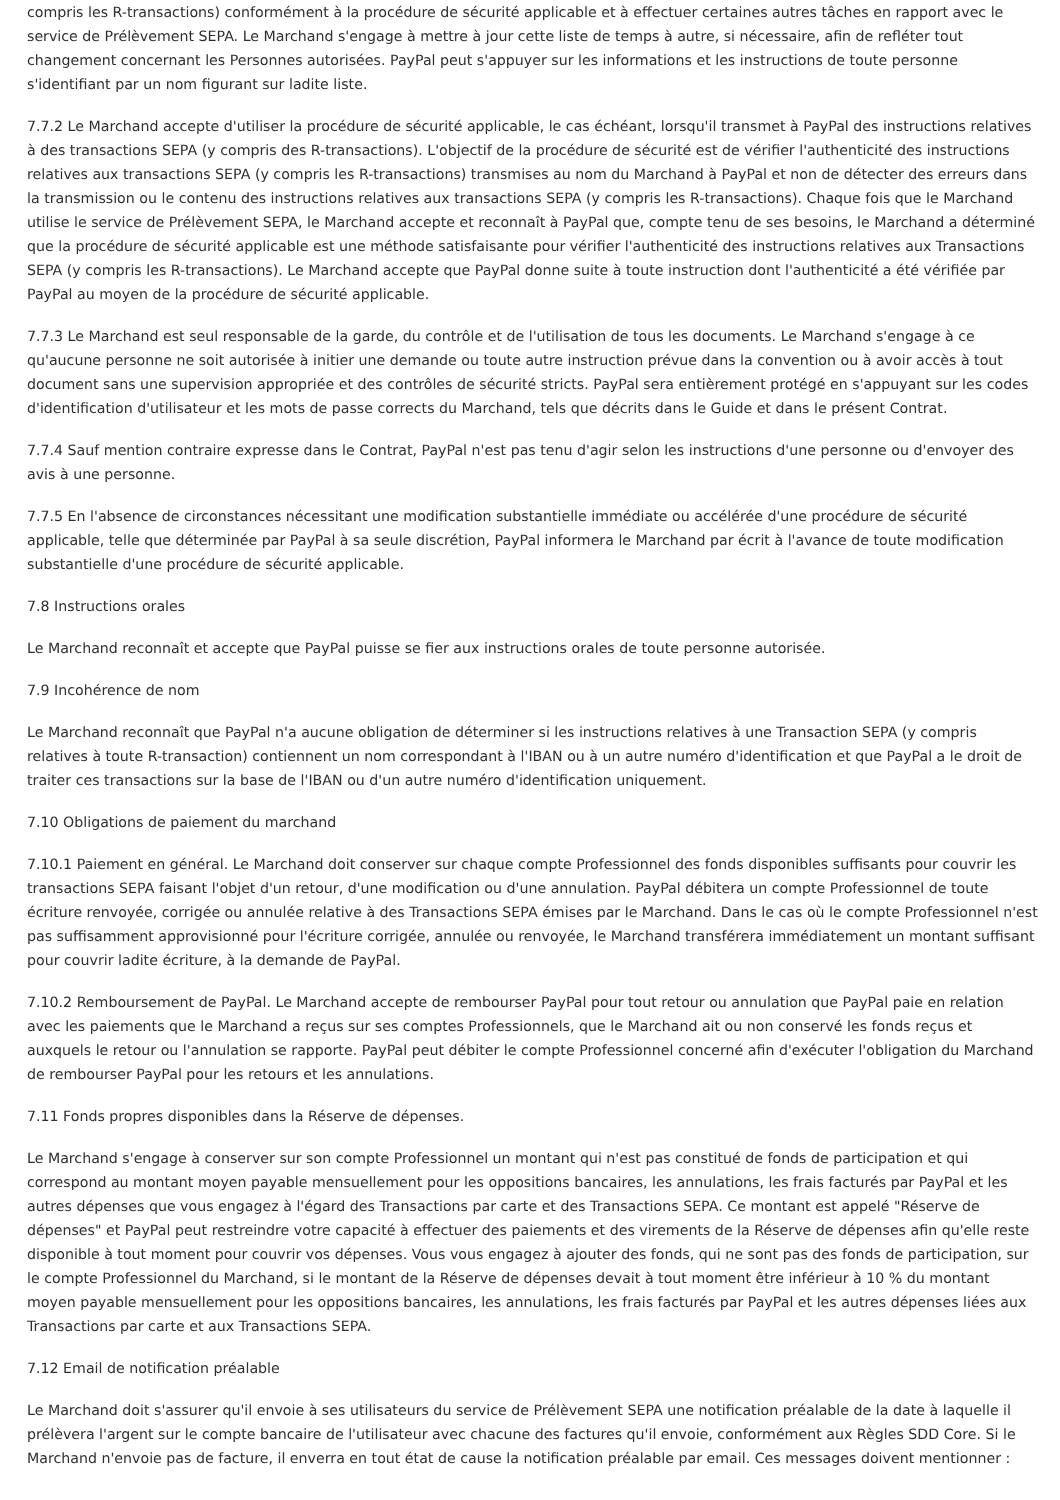compris les R-transactions) conformément à la procédure de sécurité applicable et à effectuer certaines autres tâches en rapport avec le service de Prélèvement SEPA. Le Marchand s'engage à mettre à jour cette liste de temps à autre, si nécessaire, afin de refléter tout changement concernant les Personnes autorisées. PayPal peut s'appuyer sur les informations et les instructions de toute personne s'identifiant par un nom figurant sur ladite liste.
7.7.2 Le Marchand accepte d'utiliser la procédure de sécurité applicable, le cas échéant, lorsqu'il transmet à PayPal des instructions relatives à des transactions SEPA (y compris des R-transactions). L'objectif de la procédure de sécurité est de vérifier l'authenticité des instructions relatives aux transactions SEPA (y compris les R-transactions) transmises au nom du Marchand à PayPal et non de détecter des erreurs dans la transmission ou le contenu des instructions relatives aux transactions SEPA (y compris les R-transactions). Chaque fois que le Marchand utilise le service de Prélèvement SEPA, le Marchand accepte et reconnaît à PayPal que, compte tenu de ses besoins, le Marchand a déterminé que la procédure de sécurité applicable est une méthode satisfaisante pour vérifier l'authenticité des instructions relatives aux Transactions SEPA (y compris les R-transactions). Le Marchand accepte que PayPal donne suite à toute instruction dont l'authenticité a été vérifiée par PayPal au moyen de la procédure de sécurité applicable.
7.7.3 Le Marchand est seul responsable de la garde, du contrôle et de l'utilisation de tous les documents. Le Marchand s'engage à ce qu'aucune personne ne soit autorisée à initier une demande ou toute autre instruction prévue dans la convention ou à avoir accès à tout document sans une supervision appropriée et des contrôles de sécurité stricts. PayPal sera entièrement protégé en s'appuyant sur les codes d'identification d'utilisateur et les mots de passe corrects du Marchand, tels que décrits dans le Guide et dans le présent Contrat.
7.7.4 Sauf mention contraire expresse dans le Contrat, PayPal n'est pas tenu d'agir selon les instructions d'une personne ou d'envoyer des avis à une personne.
7.7.5 En l'absence de circonstances nécessitant une modification substantielle immédiate ou accélérée d'une procédure de sécurité applicable, telle que déterminée par PayPal à sa seule discrétion, PayPal informera le Marchand par écrit à l'avance de toute modification substantielle d'une procédure de sécurité applicable.
7.8 Instructions orales
Le Marchand reconnaît et accepte que PayPal puisse se fier aux instructions orales de toute personne autorisée.
7.9 Incohérence de nom
Le Marchand reconnaît que PayPal n'a aucune obligation de déterminer si les instructions relatives à une Transaction SEPA (y compris relatives à toute R-transaction) contiennent un nom correspondant à l'IBAN ou à un autre numéro d'identification et que PayPal a le droit de traiter ces transactions sur la base de l'IBAN ou d'un autre numéro d'identification uniquement.
7.10 Obligations de paiement du marchand
7.10.1 Paiement en général. Le Marchand doit conserver sur chaque compte Professionnel des fonds disponibles suffisants pour couvrir les transactions SEPA faisant l'objet d'un retour, d'une modification ou d'une annulation. PayPal débitera un compte Professionnel de toute écriture renvoyée, corrigée ou annulée relative à des Transactions SEPA émises par le Marchand. Dans le cas où le compte Professionnel n'est pas suffisamment approvisionné pour l'écriture corrigée, annulée ou renvoyée, le Marchand transférera immédiatement un montant suffisant pour couvrir ladite écriture, à la demande de PayPal.
7.10.2 Remboursement de PayPal. Le Marchand accepte de rembourser PayPal pour tout retour ou annulation que PayPal paie en relation avec les paiements que le Marchand a reçus sur ses comptes Professionnels, que le Marchand ait ou non conservé les fonds reçus et auxquels le retour ou l'annulation se rapporte. PayPal peut débiter le compte Professionnel concerné afin d'exécuter l'obligation du Marchand de rembourser PayPal pour les retours et les annulations.
7.11 Fonds propres disponibles dans la Réserve de dépenses.
Le Marchand s'engage à conserver sur son compte Professionnel un montant qui n'est pas constitué de fonds de participation et qui correspond au montant moyen payable mensuellement pour les oppositions bancaires, les annulations, les frais facturés par PayPal et les autres dépenses que vous engagez à l'égard des Transactions par carte et des Transactions SEPA. Ce montant est appelé "Réserve de dépenses" et PayPal peut restreindre votre capacité à effectuer des paiements et des virements de la Réserve de dépenses afin qu'elle reste disponible à tout moment pour couvrir vos dépenses. Vous vous engagez à ajouter des fonds, qui ne sont pas des fonds de participation, sur le compte Professionnel du Marchand, si le montant de la Réserve de dépenses devait à tout moment être inférieur à 10 % du montant moyen payable mensuellement pour les oppositions bancaires, les annulations, les frais facturés par PayPal et les autres dépenses liées aux Transactions par carte et aux Transactions SEPA.
7.12 Email de notification préalable
Le Marchand doit s'assurer qu'il envoie à ses utilisateurs du service de Prélèvement SEPA une notification préalable de la date à laquelle il prélèvera l'argent sur le compte bancaire de l'utilisateur avec chacune des factures qu'il envoie, conformément aux Règles SDD Core. Si le Marchand n'envoie pas de facture, il enverra en tout état de cause la notification préalable par email. Ces messages doivent mentionner :